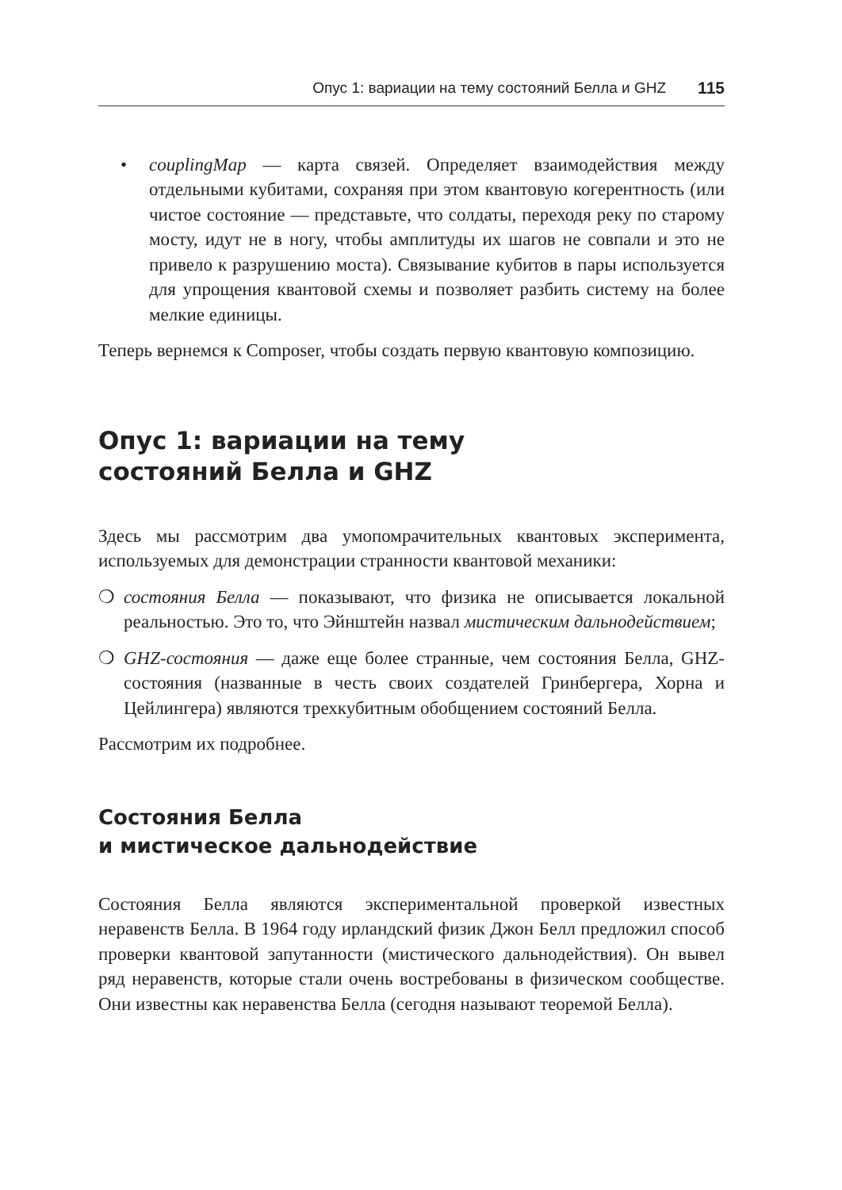Опус 1: вариации на тему состояний Белла и GHZ 115
• couplingMap — карта связей. Определяет взаимодействия между отдельными кубитами, сохраняя при этом квантовую когерентность (или чистое состояние — представьте, что солдаты, переходя реку по старому мосту, идут не в ногу, чтобы амплитуды их шагов не совпали и это не привело к разрушению моста). Связывание кубитов в пары используется для упрощения квантовой схемы и позволяет разбить систему на более мелкие единицы.
Теперь вернемся к Composer, чтобы создать первую квантовую композицию.
Опус 1: вариации на тему
состояний Белла и GHZ
Здесь мы рассмотрим два умопомрачительных квантовых эксперимента, используемых для демонстрации странности квантовой механики:
❍ состояния Белла — показывают, что физика не описывается локальной реальностью. Это то, что Эйнштейн назвал мистическим дальнодействием;
❍ GHZ-состояния — даже еще более странные, чем состояния Белла, GHZ-состояния (названные в честь своих создателей Гринбергера, Хорна и Цейлингера) являются трехкубитным обобщением состояний Белла.
Рассмотрим их подробнее.
Состояния Белла
и мистическое дальнодействие
Состояния Белла являются экспериментальной проверкой известных неравенств Белла. В 1964 году ирландский физик Джон Белл предложил способ проверки квантовой запутанности (мистического дальнодействия). Он вывел ряд неравенств, которые стали очень востребованы в физическом сообществе. Они известны как неравенства Белла (сегодня называют теоремой Белла).